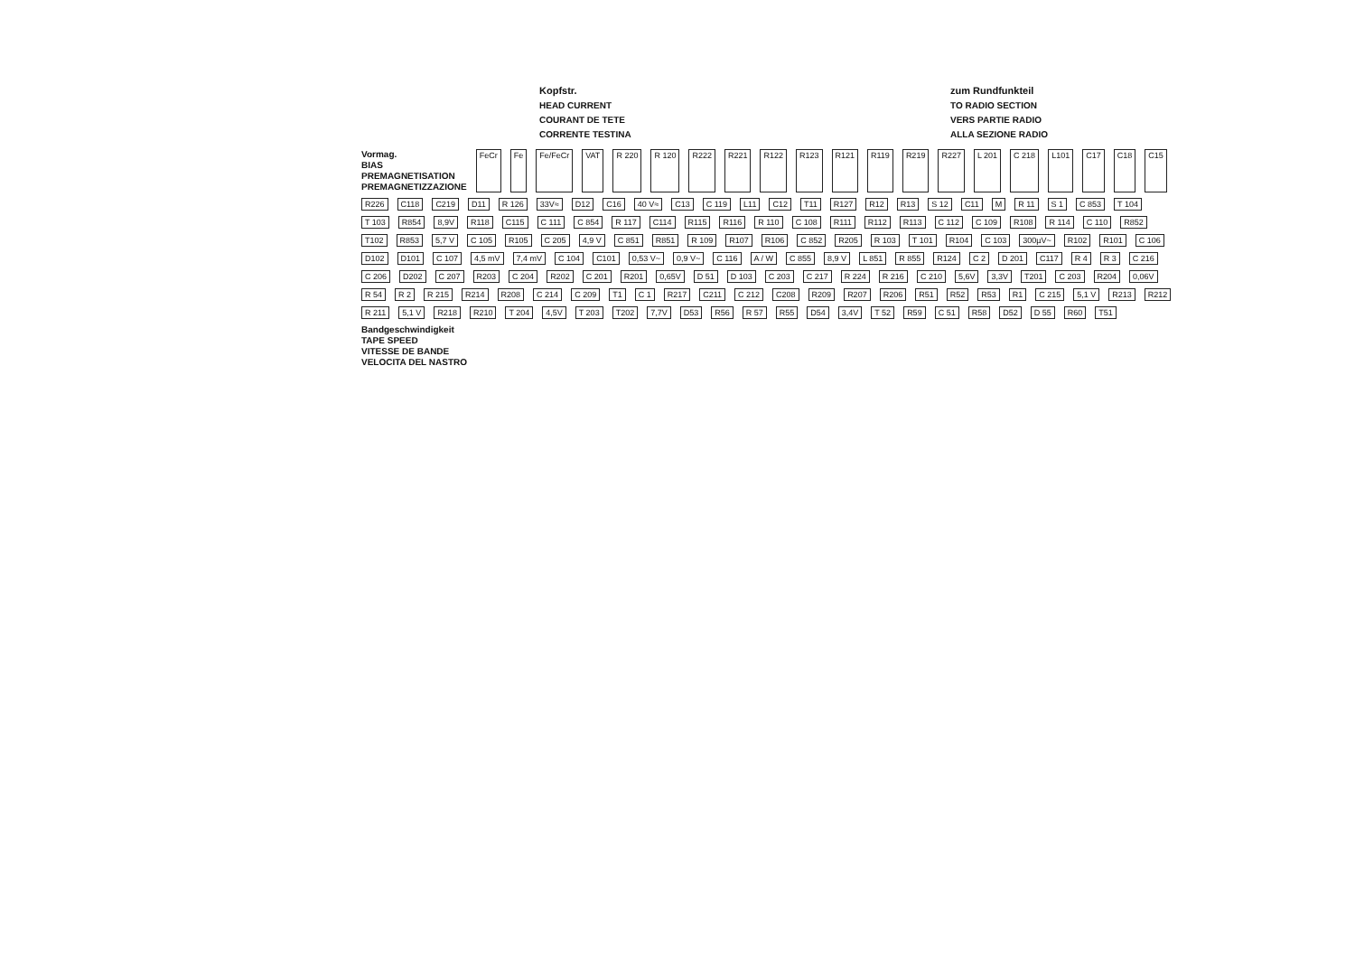Kopfstr.
HEAD CURRENT
COURANT DE TETE
CORRENTE TESTINA
zum Rundfunkteil
TO RADIO SECTION
VERS PARTIE RADIO
ALLA SEZIONE RADIO
Vormag.
BIAS
PREMAGNETISATION
PREMAGNETIZZAZIONE
FeCr Fe Fe/FeCr VAT R 220 R 120 R222 R221 R122 R123 R121 R119 R219 R227 L 201 C 218 L101 C17 C18 C15 R226 C118 C219 D11 R 126 33V≈ D12 C16 40 V≈ C13 C 119 L11 C12 T11 R127 R12 R13 S 12 C11 M R 11 S 1 C 853 T 104 T 103 R854 8,9V R118 C115 C 111 C 854 R 117 C114 R115 R116 R 110 C 108 R111 R112 R113 C 112 C 109 R108 R 114 C 110 R852 T102 R853 5,7 V C 105 R105 C 205 4,9 V C 851 R851 R 109 R107 R106 C 852 R205 R 103 T 101 R104 C 103 300µV~ R102 R101 C 106 D102 D101 C 107 4,5 mV 7,4 mV C 104 C101 0,53 V~ 0,9 V~ C 116 A / W C 855 8,9 V L 851 R 855 R124 C 2 D 201 C117 R 4 R 3 C 216 C 206 D202 C 207 R203 C 204 R202 C 201 R201 0,65V D 51 D 103 C 203 C 217 R 224 R 216 C 210 5,6V 3,3V T201 C 203 R204 0,06V R 54 R 2 R 215 R214 R208 C 214 C 209 T1 C 1 R217 C211 C 212 C208 R209 R207 R206 R51 R52 R53 R1 C 215 5,1 V R213 R212 R 211 5,1 V R218 R210 T 204 4,5V T 203 T202 7,7V D53 R56 R 57 R55 D54 3,4V T 52 R59 C 51 R58 D52 D 55 R60 T51
Bandgeschwindigkeit
TAPE SPEED
VITESSE DE BANDE
VELOCITA DEL NASTRO